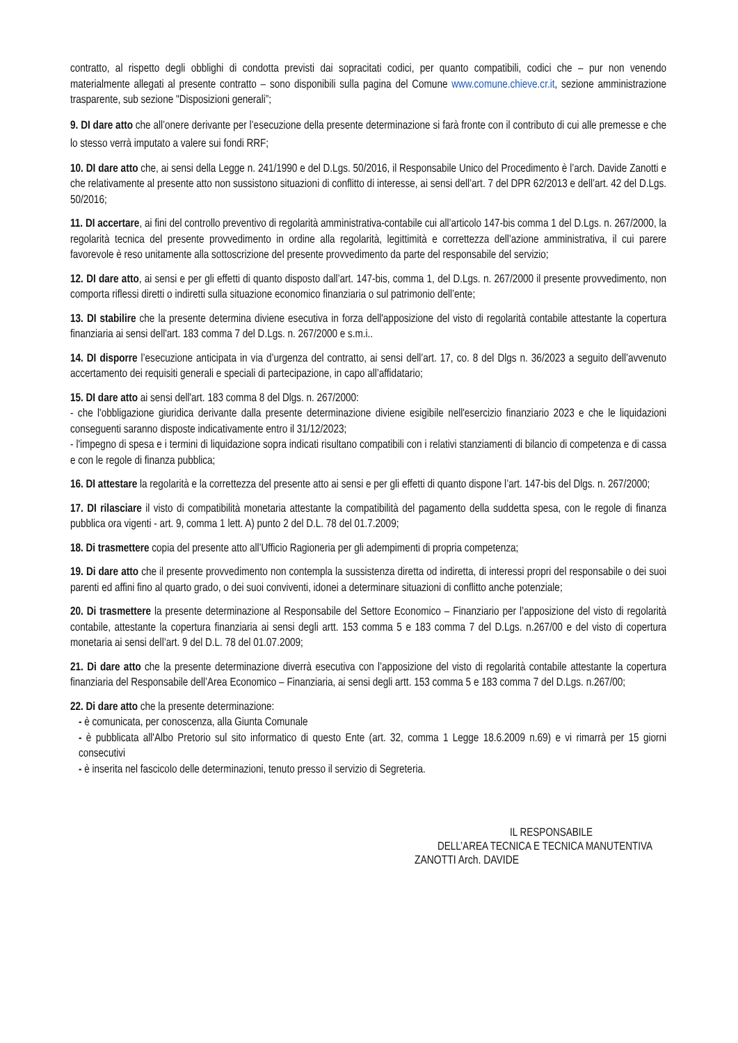contratto, al rispetto degli obblighi di condotta previsti dai sopracitati codici, per quanto compatibili, codici che – pur non venendo materialmente allegati al presente contratto – sono disponibili sulla pagina del Comune www.comune.chieve.cr.it, sezione amministrazione trasparente, sub sezione "Disposizioni generali”;
9. DI dare atto che all’onere derivante per l’esecuzione della presente determinazione si farà fronte con il contributo di cui alle premesse e che lo stesso verrà imputato a valere sui fondi RRF;
10. DI dare atto che, ai sensi della Legge n. 241/1990 e del D.Lgs. 50/2016, il Responsabile Unico del Procedimento è l’arch. Davide Zanotti e che relativamente al presente atto non sussistono situazioni di conflitto di interesse, ai sensi dell’art. 7 del DPR 62/2013 e dell’art. 42 del D.Lgs. 50/2016;
11. DI accertare, ai fini del controllo preventivo di regolarità amministrativa-contabile cui all’articolo 147-bis comma 1 del D.Lgs. n. 267/2000, la regolarità tecnica del presente provvedimento in ordine alla regolarità, legittimità e correttezza dell’azione amministrativa, il cui parere favorevole è reso unitamente alla sottoscrizione del presente provvedimento da parte del responsabile del servizio;
12. DI dare atto, ai sensi e per gli effetti di quanto disposto dall’art. 147-bis, comma 1, del D.Lgs. n. 267/2000 il presente provvedimento, non comporta riflessi diretti o indiretti sulla situazione economico finanziaria o sul patrimonio dell’ente;
13. DI stabilire che la presente determina diviene esecutiva in forza dell'apposizione del visto di regolarità contabile attestante la copertura finanziaria ai sensi dell'art. 183 comma 7 del D.Lgs. n. 267/2000 e s.m.i..
14. DI disporre l’esecuzione anticipata in via d’urgenza del contratto, ai sensi dell’art. 17, co. 8 del Dlgs n. 36/2023 a seguito dell’avvenuto accertamento dei requisiti generali e speciali di partecipazione, in capo all’affidatario;
15. DI dare atto ai sensi dell'art. 183 comma 8 del Dlgs. n. 267/2000:
- che l'obbligazione giuridica derivante dalla presente determinazione diviene esigibile nell'esercizio finanziario 2023 e che le liquidazioni conseguenti saranno disposte indicativamente entro il 31/12/2023;
- l'impegno di spesa e i termini di liquidazione sopra indicati risultano compatibili con i relativi stanziamenti di bilancio di competenza e di cassa e con le regole di finanza pubblica;
16. DI attestare la regolarità e la correttezza del presente atto ai sensi e per gli effetti di quanto dispone l’art. 147-bis del Dlgs. n. 267/2000;
17. DI rilasciare il visto di compatibilità monetaria attestante la compatibilità del pagamento della suddetta spesa, con le regole di finanza pubblica ora vigenti - art. 9, comma 1 lett. A) punto 2 del D.L. 78 del 01.7.2009;
18. Di trasmettere copia del presente atto all’Ufficio Ragioneria per gli adempimenti di propria competenza;
19. Di dare atto che il presente provvedimento non contempla la sussistenza diretta od indiretta, di interessi propri del responsabile o dei suoi parenti ed affini fino al quarto grado, o dei suoi conviventi, idonei a determinare situazioni di conflitto anche potenziale;
20. Di trasmettere la presente determinazione al Responsabile del Settore Economico – Finanziario per l’apposizione del visto di regolarità contabile, attestante la copertura finanziaria ai sensi degli artt. 153 comma 5 e 183 comma 7 del D.Lgs. n.267/00 e del visto di copertura monetaria ai sensi dell’art. 9 del D.L. 78 del 01.07.2009;
21. Di dare atto che la presente determinazione diverrà esecutiva con l’apposizione del visto di regolarità contabile attestante la copertura finanziaria del Responsabile dell’Area Economico – Finanziaria, ai sensi degli artt. 153 comma 5 e 183 comma 7 del D.Lgs. n.267/00;
22. Di dare atto che la presente determinazione:
- è comunicata, per conoscenza, alla Giunta Comunale
- è pubblicata all'Albo Pretorio sul sito informatico di questo Ente (art. 32, comma 1 Legge 18.6.2009 n.69) e vi rimarrà per 15 giorni consecutivi
- è inserita nel fascicolo delle determinazioni, tenuto presso il servizio di Segreteria.
IL RESPONSABILE
DELL’AREA TECNICA E TECNICA MANUTENTIVA
ZANOTTI Arch. DAVIDE